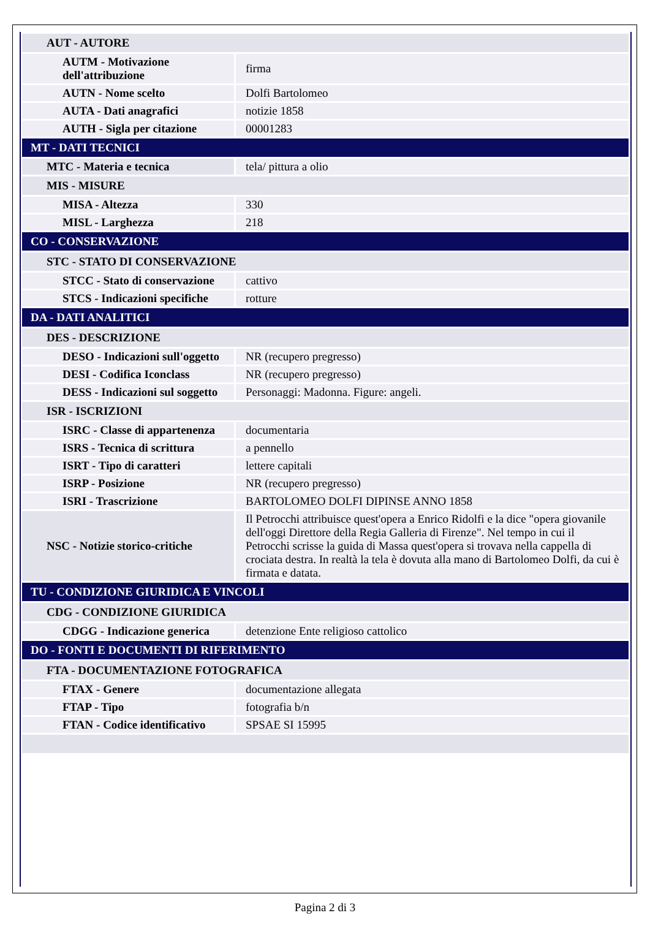| AUT - AUTORE | |
| AUTM - Motivazione dell'attribuzione | firma |
| AUTN - Nome scelto | Dolfi Bartolomeo |
| AUTA - Dati anagrafici | notizie 1858 |
| AUTH - Sigla per citazione | 00001283 |
| MT - DATI TECNICI | |
| MTC - Materia e tecnica | tela/ pittura a olio |
| MIS - MISURE | |
| MISA - Altezza | 330 |
| MISL - Larghezza | 218 |
| CO - CONSERVAZIONE | |
| STC - STATO DI CONSERVAZIONE | |
| STCC - Stato di conservazione | cattivo |
| STCS - Indicazioni specifiche | rotture |
| DA - DATI ANALITICI | |
| DES - DESCRIZIONE | |
| DESO - Indicazioni sull'oggetto | NR (recupero pregresso) |
| DESI - Codifica Iconclass | NR (recupero pregresso) |
| DESS - Indicazioni sul soggetto | Personaggi: Madonna. Figure: angeli. |
| ISR - ISCRIZIONI | |
| ISRC - Classe di appartenenza | documentaria |
| ISRS - Tecnica di scrittura | a pennello |
| ISRT - Tipo di caratteri | lettere capitali |
| ISRP - Posizione | NR (recupero pregresso) |
| ISRI - Trascrizione | BARTOLOMEO DOLFI DIPINSE ANNO 1858 |
| NSC - Notizie storico-critiche | Il Petrocchi attribuisce quest'opera a Enrico Ridolfi e la dice "opera giovanile dell'oggi Direttore della Regia Galleria di Firenze". Nel tempo in cui il Petrocchi scrisse la guida di Massa quest'opera si trovava nella cappella di crociata destra. In realtà la tela è dovuta alla mano di Bartolomeo Dolfi, da cui è firmata e datata. |
| TU - CONDIZIONE GIURIDICA E VINCOLI | |
| CDG - CONDIZIONE GIURIDICA | |
| CDGG - Indicazione generica | detenzione Ente religioso cattolico |
| DO - FONTI E DOCUMENTI DI RIFERIMENTO | |
| FTA - DOCUMENTAZIONE FOTOGRAFICA | |
| FTAX - Genere | documentazione allegata |
| FTAP - Tipo | fotografia b/n |
| FTAN - Codice identificativo | SPSAE SI 15995 |
Pagina 2 di 3